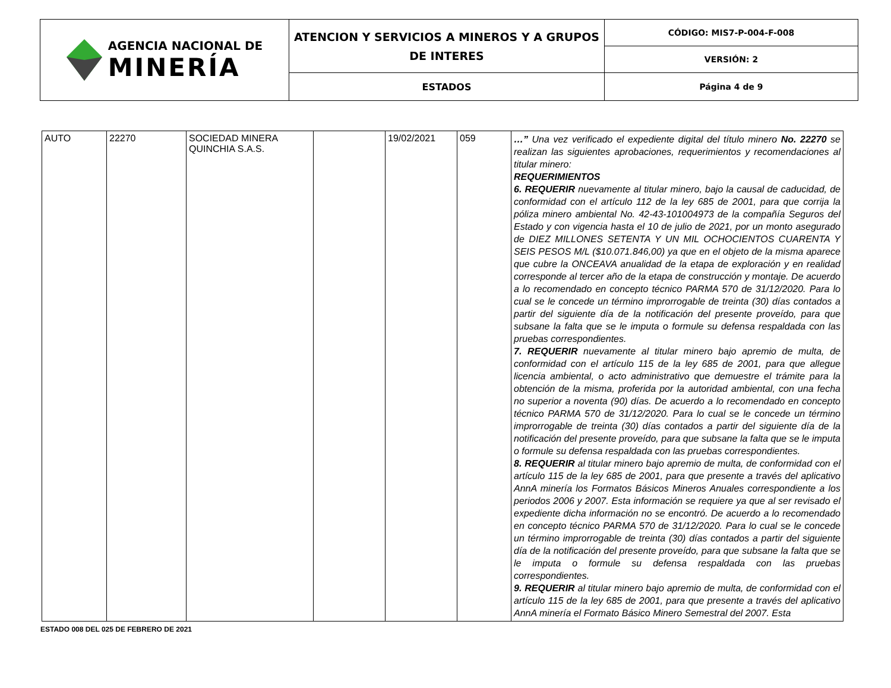| AGENCIA NACIONAL DE MINERÍA | ATENCION Y SERVICIOS A MINEROS Y A GRUPOS DE INTERES | CÓDIGO: MIS7-P-004-F-008 |
| | | VERSIÓN: 2 |
| | ESTADOS | Página 4 de 9 |
| AUTO | 22270 | SOCIEDAD MINERA QUINCHIA S.A.S. | | 19/02/2021 | 059 | …” Una vez verificado el expediente digital del título minero No. 22270 se realizan las siguientes aprobaciones, requerimientos y recomendaciones al titular minero: REQUERIMIENTOS 6. REQUERIR nuevamente al titular minero, bajo la causal de caducidad, de conformidad con el artículo 112 de la ley 685 de 2001, para que corrija la póliza minero ambiental No. 42-43-101004973 de la compañía Seguros del Estado y con vigencia hasta el 10 de julio de 2021, por un monto asegurado de DIEZ MILLONES SETENTA Y UN MIL OCHOCIENTOS CUARENTA Y SEIS PESOS M/L ($10.071.846,00) ya que en el objeto de la misma aparece que cubre la ONCEAVA anualidad de la etapa de exploración y en realidad corresponde al tercer año de la etapa de construcción y montaje. De acuerdo a lo recomendado en concepto técnico PARMA 570 de 31/12/2020. Para lo cual se le concede un término improrrogable de treinta (30) días contados a partir del siguiente día de la notificación del presente proveído, para que subsane la falta que se le imputa o formule su defensa respaldada con las pruebas correspondientes. 7. REQUERIR nuevamente al titular minero bajo apremio de multa, de conformidad con el artículo 115 de la ley 685 de 2001, para que allegue licencia ambiental, o acto administrativo que demuestre el trámite para la obtención de la misma, proferida por la autoridad ambiental, con una fecha no superior a noventa (90) días. De acuerdo a lo recomendado en concepto técnico PARMA 570 de 31/12/2020. Para lo cual se le concede un término improrrogable de treinta (30) días contados a partir del siguiente día de la notificación del presente proveído, para que subsane la falta que se le imputa o formule su defensa respaldada con las pruebas correspondientes. 8. REQUERIR al titular minero bajo apremio de multa, de conformidad con el artículo 115 de la ley 685 de 2001, para que presente a través del aplicativo AnnA minería los Formatos Básicos Mineros Anuales correspondiente a los periodos 2006 y 2007. Esta información se requiere ya que al ser revisado el expediente dicha información no se encontró. De acuerdo a lo recomendado en concepto técnico PARMA 570 de 31/12/2020. Para lo cual se le concede un término improrrogable de treinta (30) días contados a partir del siguiente día de la notificación del presente proveído, para que subsane la falta que se le imputa o formule su defensa respaldada con las pruebas correspondientes. 9. REQUERIR al titular minero bajo apremio de multa, de conformidad con el artículo 115 de la ley 685 de 2001, para que presente a través del aplicativo AnnA minería el Formato Básico Minero Semestral del 2007. Esta |
ESTADO 008 DEL 025 DE FEBRERO DE 2021